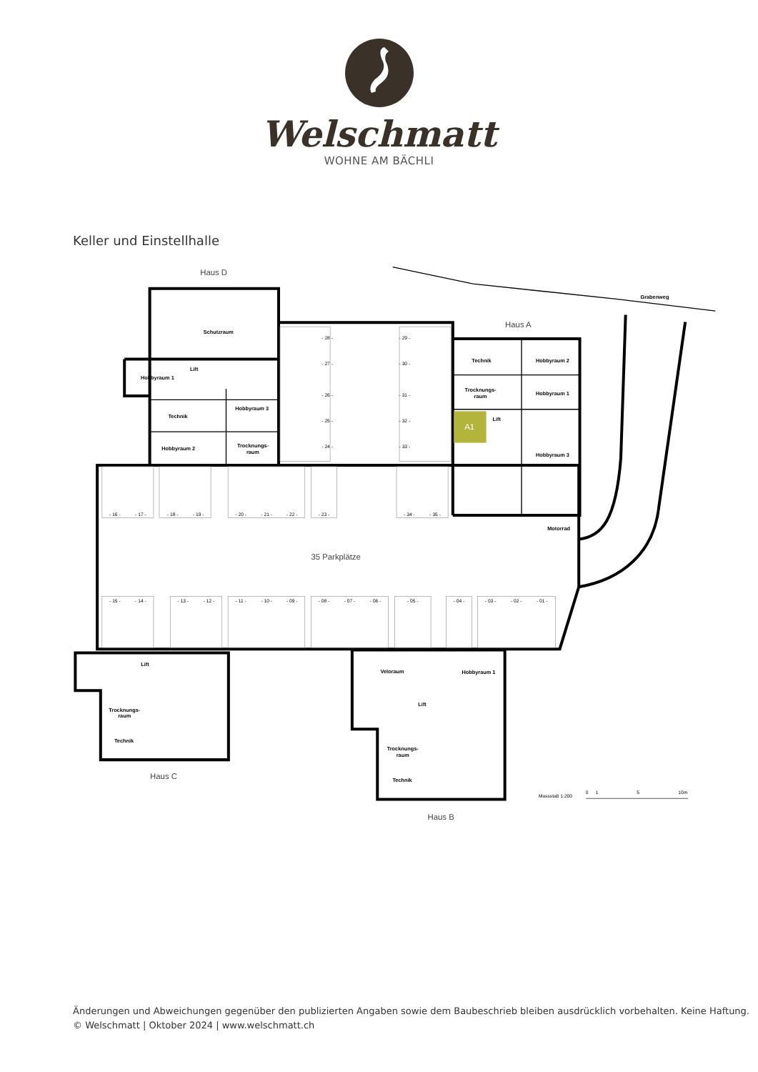Welschmatt
WOHNE AM BÄCHLI
Keller und Einstellhalle
Haus D
Haus A
Haus C
Haus B
35 Parkplätze
A1
Grabenweg
Schutzraum
Lift
Hobbyraum 1
Technik
Hobbyraum 3
Hobbyraum 2
Trocknungs-
raum
Technik
Hobbyraum 2
Trocknungs-
raum
Hobbyraum 1
Lift
Hobbyraum 3
Motorrad
Lift
Trocknungs-
raum
Technik
Veloraum
Hobbyraum 1
Lift
Trocknungs-
raum
Technik
- 16 -
- 17 -
- 18 -
- 19 -
- 20 -
- 21 -
- 22 -
- 23 -
- 34 -
- 35 -
- 15 -
- 14 -
- 13 -
- 12 -
- 11 -
- 10 -
- 09 -
- 08 -
- 07 -
- 06 -
- 05 -
- 04 -
- 03 -
- 02 -
- 01 -
- 28 -
- 27 -
- 26 -
- 25 -
- 24 -
- 29 -
- 30 -
- 31 -
- 32 -
- 33 -
Massstab 1:200
0
1
5
10m
Änderungen und Abweichungen gegenüber den publizierten Angaben sowie dem Baubeschrieb bleiben ausdrücklich vorbehalten. Keine Haftung.
© Welschmatt | Oktober 2024 | www.welschmatt.ch